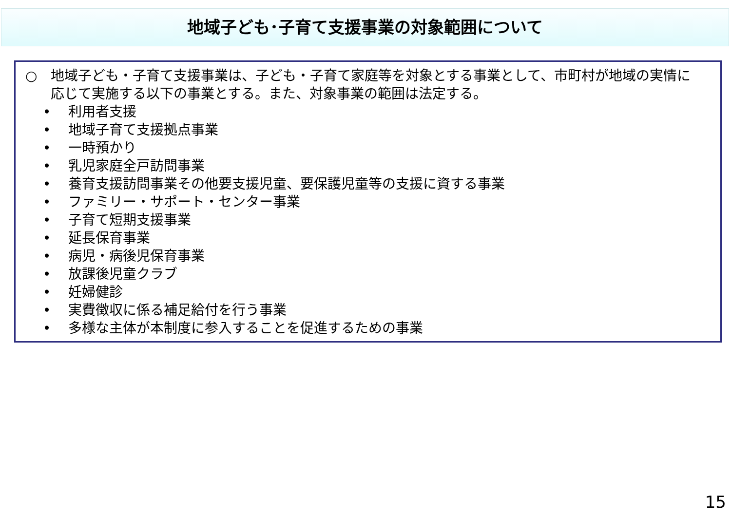地域子ども･子育て支援事業の対象範囲について
○　地域子ども・子育て支援事業は、子ども・子育て家庭等を対象とする事業として、市町村が地域の実情に応じて実施する以下の事業とする。また、対象事業の範囲は法定する。
• 利用者支援
• 地域子育て支援拠点事業
• 一時預かり
• 乳児家庭全戸訪問事業
• 養育支援訪問事業その他要支援児童、要保護児童等の支援に資する事業
• ファミリー・サポート・センター事業
• 子育て短期支援事業
• 延長保育事業
• 病児・病後児保育事業
• 放課後児童クラブ
• 妊婦健診
• 実費徴収に係る補足給付を行う事業
• 多様な主体が本制度に参入することを促進するための事業
15